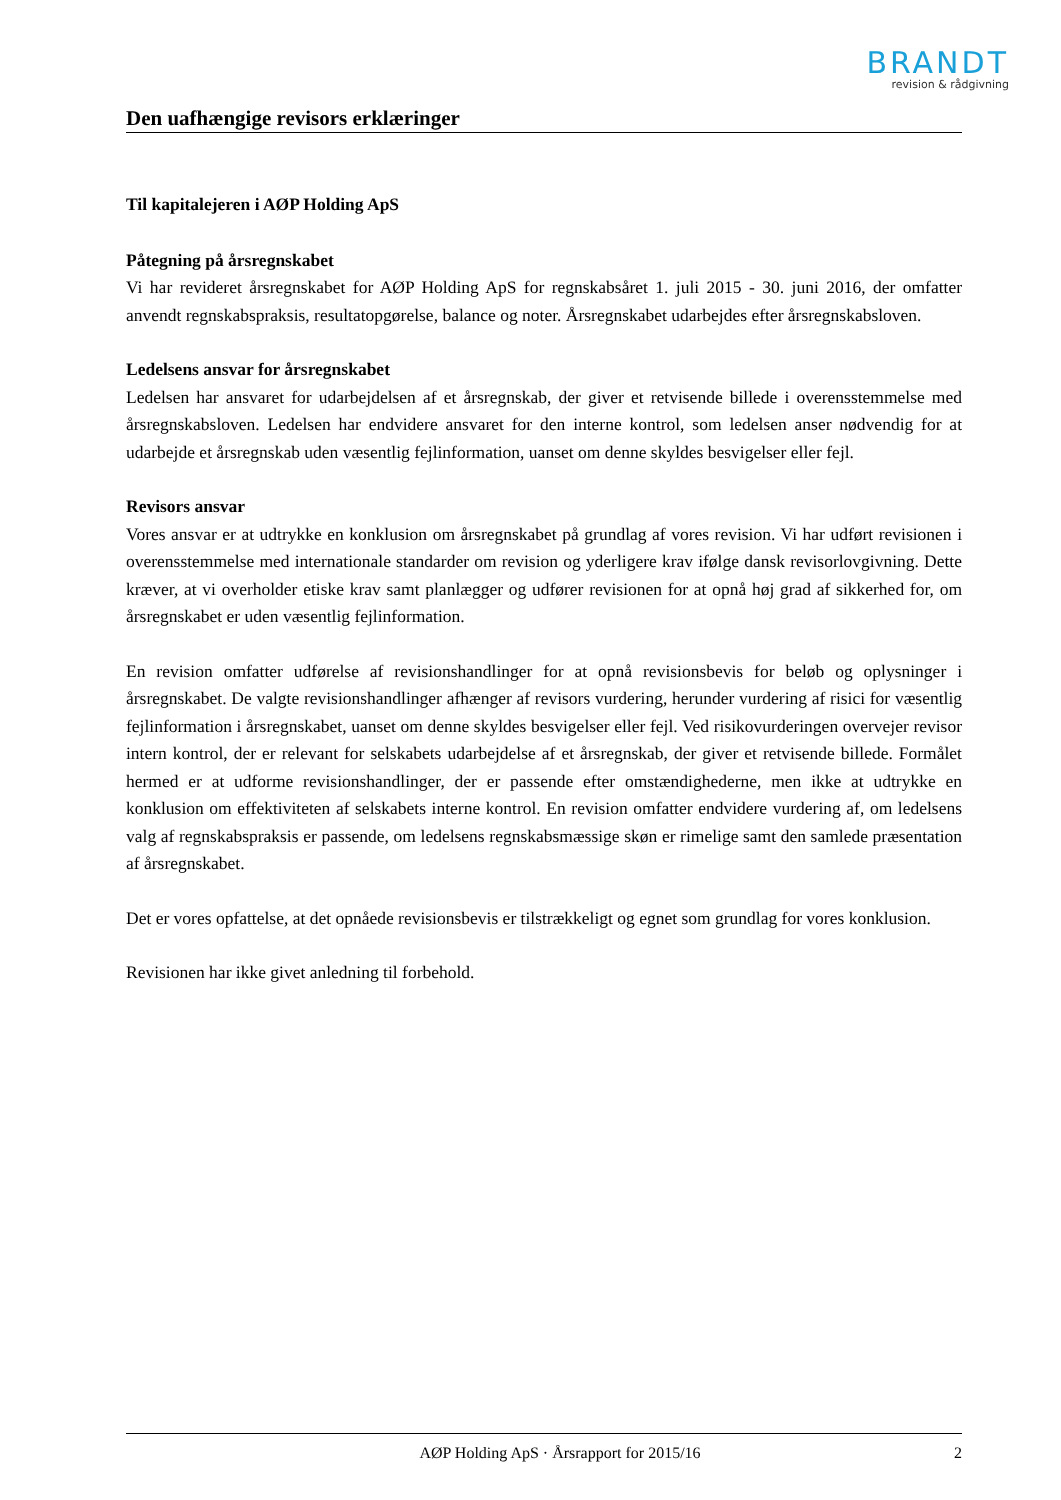BRANDT
revision & rådgivning
Den uafhængige revisors erklæringer
Til kapitalejeren i AØP Holding ApS
Påtegning på årsregnskabet
Vi har revideret årsregnskabet for AØP Holding ApS for regnskabsåret 1. juli 2015 - 30. juni 2016, der omfatter anvendt regnskabspraksis, resultatopgørelse, balance og noter. Årsregnskabet udarbejdes efter årsregnskabsloven.
Ledelsens ansvar for årsregnskabet
Ledelsen har ansvaret for udarbejdelsen af et årsregnskab, der giver et retvisende billede i overensstemmelse med årsregnskabsloven. Ledelsen har endvidere ansvaret for den interne kontrol, som ledelsen anser nødvendig for at udarbejde et årsregnskab uden væsentlig fejlinformation, uanset om denne skyldes besvigelser eller fejl.
Revisors ansvar
Vores ansvar er at udtrykke en konklusion om årsregnskabet på grundlag af vores revision. Vi har udført revisionen i overensstemmelse med internationale standarder om revision og yderligere krav ifølge dansk revisorlovgivning. Dette kræver, at vi overholder etiske krav samt planlægger og udfører revisionen for at opnå høj grad af sikkerhed for, om årsregnskabet er uden væsentlig fejlinformation.
En revision omfatter udførelse af revisionshandlinger for at opnå revisionsbevis for beløb og oplysninger i årsregnskabet. De valgte revisionshandlinger afhænger af revisors vurdering, herunder vurdering af risici for væsentlig fejlinformation i årsregnskabet, uanset om denne skyldes besvigelser eller fejl. Ved risikovurderingen overvejer revisor intern kontrol, der er relevant for selskabets udarbejdelse af et årsregnskab, der giver et retvisende billede. Formålet hermed er at udforme revisionshandlinger, der er passende efter omstændighederne, men ikke at udtrykke en konklusion om effektiviteten af selskabets interne kontrol. En revision omfatter endvidere vurdering af, om ledelsens valg af regnskabspraksis er passende, om ledelsens regnskabsmæssige skøn er rimelige samt den samlede præsentation af årsregnskabet.
Det er vores opfattelse, at det opnåede revisionsbevis er tilstrækkeligt og egnet som grundlag for vores konklusion.
Revisionen har ikke givet anledning til forbehold.
AØP Holding ApS · Årsrapport for 2015/16 2